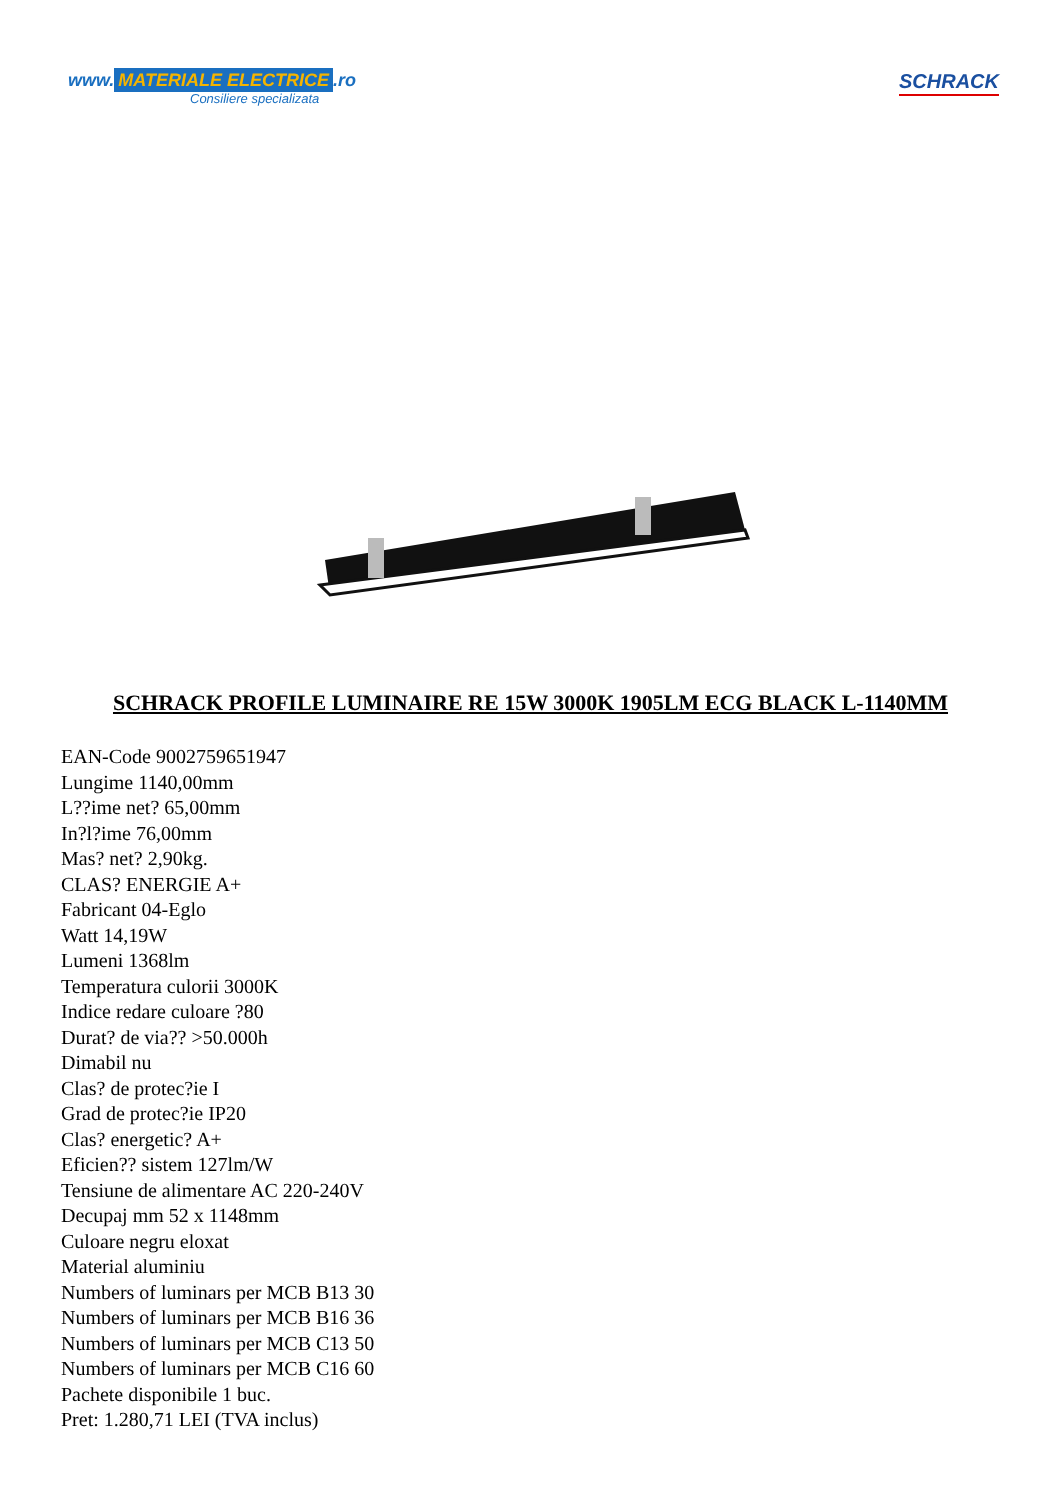www. MATERIALE ELECTRICE.ro
Consiliere specializata
SCHRACK
SCHRACK PROFILE LUMINAIRE RE 15W 3000K 1905LM ECG BLACK L-1140MM
EAN-Code 9002759651947
Lungime 1140,00mm
L??ime net? 65,00mm
In?l?ime 76,00mm
Mas? net? 2,90kg.
CLAS? ENERGIE A+
Fabricant 04-Eglo
Watt 14,19W
Lumeni 1368lm
Temperatura culorii 3000K
Indice redare culoare ?80
Durat? de via?? >50.000h
Dimabil nu
Clas? de protec?ie I
Grad de protec?ie IP20
Clas? energetic? A+
Eficien?? sistem 127lm/W
Tensiune de alimentare AC 220-240V
Decupaj mm 52 x 1148mm
Culoare negru eloxat
Material aluminiu
Numbers of luminars per MCB B13 30
Numbers of luminars per MCB B16 36
Numbers of luminars per MCB C13 50
Numbers of luminars per MCB C16 60
Pachete disponibile 1 buc.
Pret: 1.280,71 LEI (TVA inclus)